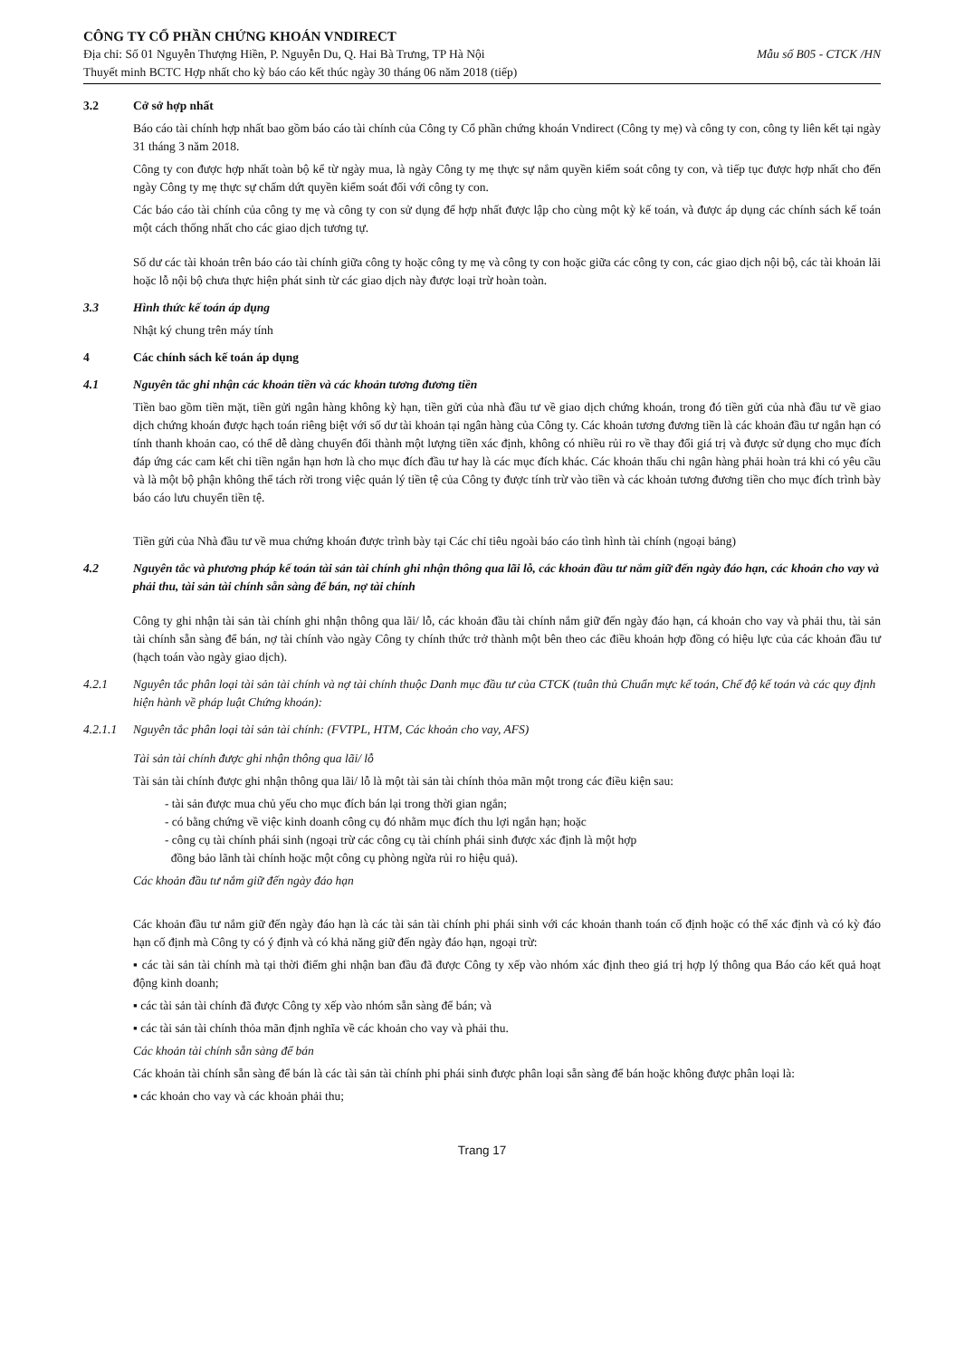CÔNG TY CỔ PHẦN CHỨNG KHOÁN VNDIRECT
Địa chỉ: Số 01 Nguyễn Thượng Hiền, P. Nguyễn Du, Q. Hai Bà Trưng, TP Hà Nội Mẫu số B05 - CTCK /HN
Thuyết minh BCTC Hợp nhất cho kỳ báo cáo kết thúc ngày 30 tháng 06 năm 2018 (tiếp)
3.2 Cở sở hợp nhất
Báo cáo tài chính hợp nhất bao gồm báo cáo tài chính của Công ty Cổ phần chứng khoán Vndirect (Công ty mẹ) và công ty con, công ty liên kết tại ngày 31 tháng 3 năm 2018.
Công ty con được hợp nhất toàn bộ kể từ ngày mua, là ngày Công ty mẹ thực sự nắm quyền kiểm soát công ty con, và tiếp tục được hợp nhất cho đến ngày Công ty mẹ thực sự chấm dứt quyền kiểm soát đối với công ty con.
Các báo cáo tài chính của công ty mẹ và công ty con sử dụng để hợp nhất được lập cho cùng một kỳ kế toán, và được áp dụng các chính sách kế toán một cách thống nhất cho các giao dịch tương tự.
Số dư các tài khoản trên báo cáo tài chính giữa công ty hoặc công ty mẹ và công ty con hoặc giữa các công ty con, các giao dịch nội bộ, các tài khoản lãi hoặc lỗ nội bộ chưa thực hiện phát sinh từ các giao dịch này được loại trừ hoàn toàn.
3.3 Hình thức kế toán áp dụng
Nhật ký chung trên máy tính
4 Các chính sách kế toán áp dụng
4.1 Nguyên tắc ghi nhận các khoản tiền và các khoản tương đương tiền
Tiền bao gồm tiền mặt, tiền gửi ngân hàng không kỳ hạn, tiền gửi của nhà đầu tư về giao dịch chứng khoán, trong đó tiền gửi của nhà đầu tư về giao dịch chứng khoán được hạch toán riêng biệt với số dư tài khoản tại ngân hàng của Công ty. Các khoản tương đương tiền là các khoản đầu tư ngắn hạn có tính thanh khoản cao, có thể dễ dàng chuyển đổi thành một lượng tiền xác định, không có nhiều rủi ro về thay đổi giá trị và được sử dụng cho mục đích đáp ứng các cam kết chi tiền ngắn hạn hơn là cho mục đích đầu tư hay là các mục đích khác. Các khoản thấu chi ngân hàng phải hoàn trả khi có yêu cầu và là một bộ phận không thể tách rời trong việc quản lý tiền tệ của Công ty được tính trừ vào tiền và các khoản tương đương tiền cho mục đích trình bày báo cáo lưu chuyển tiền tệ.
Tiền gửi của Nhà đầu tư về mua chứng khoán được trình bày tại Các chỉ tiêu ngoài báo cáo tình hình tài chính (ngoại bảng)
4.2 Nguyên tắc và phương pháp kế toán tài sản tài chính ghi nhận thông qua lãi lỗ, các khoản đầu tư nắm giữ đến ngày đáo hạn, các khoản cho vay và phải thu, tài sản tài chính sẵn sàng để bán, nợ tài chính
Công ty ghi nhận tài sản tài chính ghi nhận thông qua lãi/ lỗ, các khoản đầu tài chính nắm giữ đến ngày đáo hạn, cá khoản cho vay và phải thu, tài sản tài chính sẵn sàng để bán, nợ tài chính vào ngày Công ty chính thức trở thành một bên theo các điều khoản hợp đồng có hiệu lực của các khoản đầu tư (hạch toán vào ngày giao dịch).
4.2.1 Nguyên tắc phân loại tài sản tài chính và nợ tài chính thuộc Danh mục đầu tư của CTCK (tuân thủ Chuẩn mực kế toán, Chế độ kế toán và các quy định hiện hành về pháp luật Chứng khoán):
4.2.1.1 Nguyên tắc phân loại tài sản tài chính: (FVTPL, HTM, Các khoản cho vay, AFS)
Tài sản tài chính được ghi nhận thông qua lãi/ lỗ
Tài sản tài chính được ghi nhận thông qua lãi/ lỗ là một tài sản tài chính thỏa mãn một trong các điều kiện sau:
- tài sản được mua chủ yếu cho mục đích bán lại trong thời gian ngắn;
- có bằng chứng về việc kinh doanh công cụ đó nhằm mục đích thu lợi ngắn hạn; hoặc
- công cụ tài chính phái sinh (ngoại trừ các công cụ tài chính phái sinh được xác định là một hợp
đồng bảo lãnh tài chính hoặc một công cụ phòng ngừa rủi ro hiệu quả).
Các khoản đầu tư nắm giữ đến ngày đáo hạn
Các khoản đầu tư nắm giữ đến ngày đáo hạn là các tài sản tài chính phi phái sinh với các khoản thanh toán cố định hoặc có thể xác định và có kỳ đáo hạn cố định mà Công ty có ý định và có khả năng giữ đến ngày đáo hạn, ngoại trừ:
▪ các tài sản tài chính mà tại thời điểm ghi nhận ban đầu đã được Công ty xếp vào nhóm xác định theo giá trị hợp lý thông qua Báo cáo kết quả hoạt động kinh doanh;
▪ các tài sản tài chính đã được Công ty xếp vào nhóm sẵn sàng để bán; và
▪ các tài sản tài chính thỏa mãn định nghĩa về các khoản cho vay và phải thu.
Các khoản tài chính sẵn sàng để bán
Các khoản tài chính sẵn sàng để bán là các tài sản tài chính phi phái sinh được phân loại sẵn sàng để bán hoặc không được phân loại là:
▪ các khoản cho vay và các khoản phải thu;
Trang 17